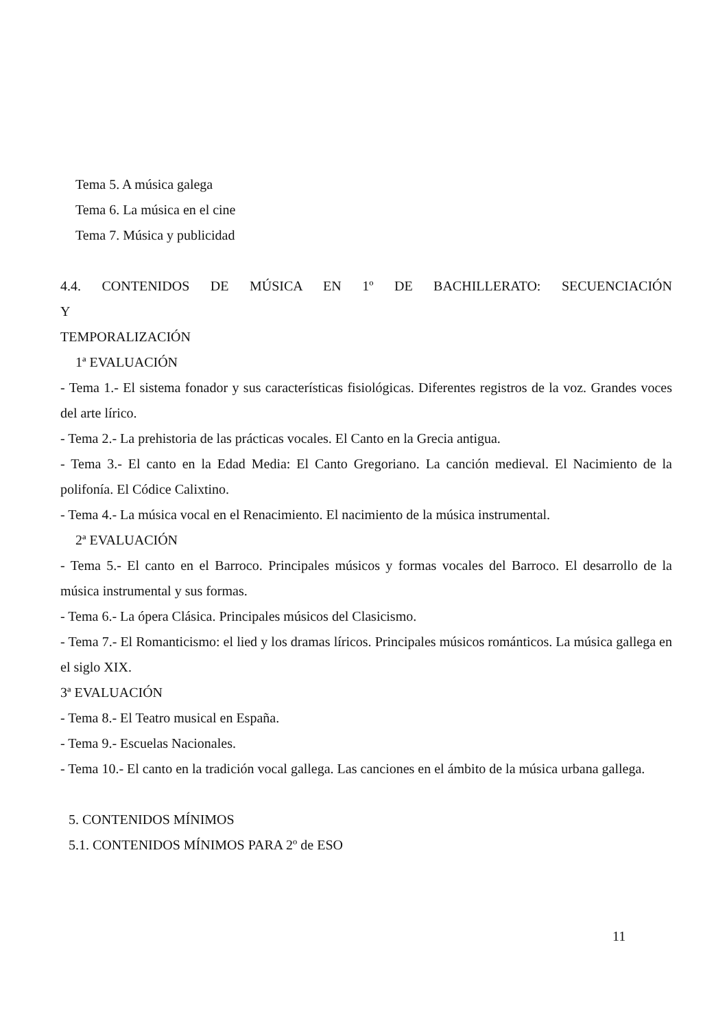Tema 5. A música galega
Tema 6. La música en el cine
Tema 7. Música y publicidad
4.4. CONTENIDOS DE MÚSICA EN 1º DE BACHILLERATO: SECUENCIACIÓN Y
TEMPORALIZACIÓN
1ª EVALUACIÓN
- Tema 1.- El sistema fonador y sus características fisiológicas. Diferentes registros de la voz. Grandes voces del arte lírico.
- Tema 2.- La prehistoria de las prácticas vocales. El Canto en la Grecia antigua.
- Tema 3.- El canto en la Edad Media: El Canto Gregoriano. La canción medieval. El Nacimiento de la polifonía. El Códice Calixtino.
- Tema 4.- La música vocal en el Renacimiento. El nacimiento de la música instrumental.
2ª EVALUACIÓN
- Tema 5.- El canto en el Barroco. Principales músicos y formas vocales del Barroco. El desarrollo de la música instrumental y sus formas.
- Tema 6.- La ópera Clásica. Principales músicos del Clasicismo.
- Tema 7.- El Romanticismo: el lied y los dramas líricos. Principales músicos románticos. La música gallega en el siglo XIX.
3ª EVALUACIÓN
- Tema 8.- El Teatro musical en España.
- Tema 9.- Escuelas Nacionales.
- Tema 10.- El canto en la tradición vocal gallega. Las canciones en el ámbito de la música urbana gallega.
5. CONTENIDOS MÍNIMOS
5.1. CONTENIDOS MÍNIMOS PARA 2º de ESO
11